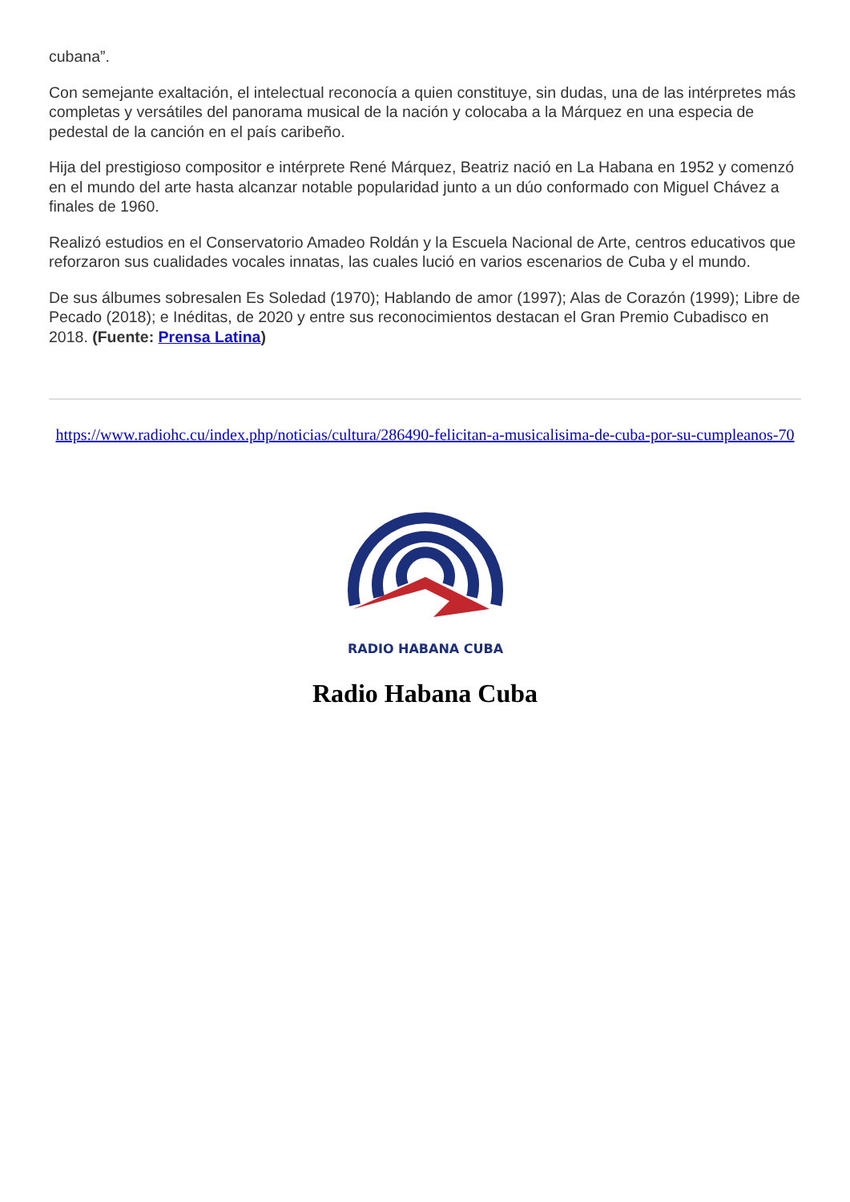cubana”.
Con semejante exaltación, el intelectual reconocía a quien constituye, sin dudas, una de las intérpretes más completas y versátiles del panorama musical de la nación y colocaba a la Márquez en una especia de pedestal de la canción en el país caribeño.
Hija del prestigioso compositor e intérprete René Márquez, Beatriz nació en La Habana en 1952 y comenzó en el mundo del arte hasta alcanzar notable popularidad junto a un dúo conformado con Miguel Chávez a finales de 1960.
Realizó estudios en el Conservatorio Amadeo Roldán y la Escuela Nacional de Arte, centros educativos que reforzaron sus cualidades vocales innatas, las cuales lució en varios escenarios de Cuba y el mundo.
De sus álbumes sobresalen Es Soledad (1970); Hablando de amor (1997); Alas de Corazón (1999); Libre de Pecado (2018); e Inéditas, de 2020 y entre sus reconocimientos destacan el Gran Premio Cubadisco en 2018. (Fuente: Prensa Latina)
https://www.radiohc.cu/index.php/noticias/cultura/286490-felicitan-a-musicalisima-de-cuba-por-su-cumpleanos-70
RADIO HABANA CUBA
Radio Habana Cuba